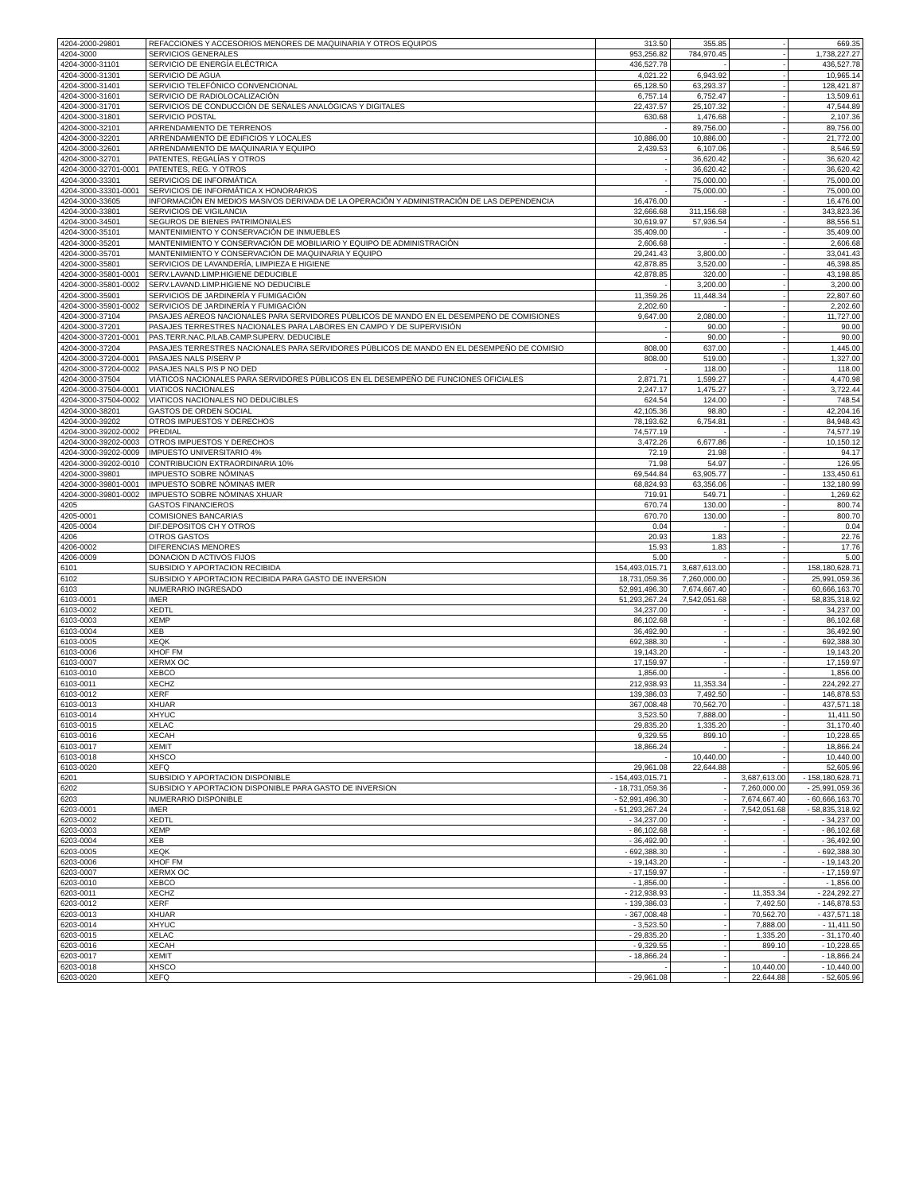| 4204-2000-29801 | REFACCIONES Y ACCESORIOS MENORES DE MAQUINARIA Y OTROS EQUIPOS | 313.50 | 355.85 | - | 669.35 |
| 4204-3000 | SERVICIOS GENERALES | 953,256.82 | 784,970.45 | - | 1,738,227.27 |
| 4204-3000-31101 | SERVICIO DE ENERGÍA ELÉCTRICA | 436,527.78 | - | - | 436,527.78 |
| 4204-3000-31301 | SERVICIO DE AGUA | 4,021.22 | 6,943.92 | - | 10,965.14 |
| 4204-3000-31401 | SERVICIO TELEFÓNICO CONVENCIONAL | 65,128.50 | 63,293.37 | - | 128,421.87 |
| 4204-3000-31601 | SERVICIO DE RADIOLOCALIZACIÓN | 6,757.14 | 6,752.47 | - | 13,509.61 |
| 4204-3000-31701 | SERVICIOS DE CONDUCCIÓN DE SEÑALES ANALÓGICAS Y DIGITALES | 22,437.57 | 25,107.32 | - | 47,544.89 |
| 4204-3000-31801 | SERVICIO POSTAL | 630.68 | 1,476.68 | - | 2,107.36 |
| 4204-3000-32101 | ARRENDAMIENTO DE TERRENOS | - | 89,756.00 | - | 89,756.00 |
| 4204-3000-32201 | ARRENDAMIENTO DE EDIFICIOS Y LOCALES | 10,886.00 | 10,886.00 | - | 21,772.00 |
| 4204-3000-32601 | ARRENDAMIENTO DE MAQUINARIA Y EQUIPO | 2,439.53 | 6,107.06 | - | 8,546.59 |
| 4204-3000-32701 | PATENTES, REGALÍAS Y OTROS | - | 36,620.42 | - | 36,620.42 |
| 4204-3000-32701-0001 | PATENTES, REG. Y OTROS | - | 36,620.42 | - | 36,620.42 |
| 4204-3000-33301 | SERVICIOS DE INFORMÁTICA | - | 75,000.00 | - | 75,000.00 |
| 4204-3000-33301-0001 | SERVICIOS DE INFORMÁTICA X HONORARIOS | - | 75,000.00 | - | 75,000.00 |
| 4204-3000-33605 | INFORMACIÓN EN MEDIOS MASIVOS DERIVADA DE LA OPERACIÓN Y ADMINISTRACIÓN DE LAS DEPENDENCIA | 16,476.00 | - | - | 16,476.00 |
| 4204-3000-33801 | SERVICIOS DE VIGILANCIA | 32,666.68 | 311,156.68 | - | 343,823.36 |
| 4204-3000-34501 | SEGUROS DE BIENES PATRIMONIALES | 30,619.97 | 57,936.54 | - | 88,556.51 |
| 4204-3000-35101 | MANTENIMIENTO Y CONSERVACIÓN DE INMUEBLES | 35,409.00 | - | - | 35,409.00 |
| 4204-3000-35201 | MANTENIMIENTO Y CONSERVACIÓN DE MOBILIARIO Y EQUIPO DE ADMINISTRACIÓN | 2,606.68 | - | - | 2,606.68 |
| 4204-3000-35701 | MANTENIMIENTO Y CONSERVACIÓN DE MAQUINARIA Y EQUIPO | 29,241.43 | 3,800.00 | - | 33,041.43 |
| 4204-3000-35801 | SERVICIOS DE LAVANDERÍA, LIMPIEZA E HIGIENE | 42,878.85 | 3,520.00 | - | 46,398.85 |
| 4204-3000-35801-0001 | SERV.LAVAND.LIMP.HIGIENE DEDUCIBLE | 42,878.85 | 320.00 | - | 43,198.85 |
| 4204-3000-35801-0002 | SERV.LAVAND.LIMP.HIGIENE NO DEDUCIBLE | - | 3,200.00 | - | 3,200.00 |
| 4204-3000-35901 | SERVICIOS DE JARDINERÍA Y FUMIGACIÓN | 11,359.26 | 11,448.34 | - | 22,807.60 |
| 4204-3000-35901-0002 | SERVICIOS DE JARDINERÍA Y FUMIGACIÓN | 2,202.60 | - | - | 2,202.60 |
| 4204-3000-37104 | PASAJES AÉREOS NACIONALES PARA SERVIDORES PÚBLICOS DE MANDO EN EL DESEMPEÑO DE COMISIONES | 9,647.00 | 2,080.00 | - | 11,727.00 |
| 4204-3000-37201 | PASAJES TERRESTRES NACIONALES PARA LABORES EN CAMPO Y DE SUPERVISIÓN | - | 90.00 | - | 90.00 |
| 4204-3000-37201-0001 | PAS.TERR.NAC.P/LAB.CAMP.SUPERV. DEDUCIBLE | - | 90.00 | - | 90.00 |
| 4204-3000-37204 | PASAJES TERRESTRES NACIONALES PARA SERVIDORES PÚBLICOS DE MANDO EN EL DESEMPEÑO DE COMISIO | 808.00 | 637.00 | - | 1,445.00 |
| 4204-3000-37204-0001 | PASAJES NALS P/SERV P | 808.00 | 519.00 | - | 1,327.00 |
| 4204-3000-37204-0002 | PASAJES NALS P/S P NO DED | - | 118.00 | - | 118.00 |
| 4204-3000-37504 | VIÁTICOS NACIONALES PARA SERVIDORES PÚBLICOS EN EL DESEMPEÑO DE FUNCIONES OFICIALES | 2,871.71 | 1,599.27 | - | 4,470.98 |
| 4204-3000-37504-0001 | VIATICOS NACIONALES | 2,247.17 | 1,475.27 | - | 3,722.44 |
| 4204-3000-37504-0002 | VIATICOS NACIONALES NO DEDUCIBLES | 624.54 | 124.00 | - | 748.54 |
| 4204-3000-38201 | GASTOS DE ORDEN SOCIAL | 42,105.36 | 98.80 | - | 42,204.16 |
| 4204-3000-39202 | OTROS IMPUESTOS Y DERECHOS | 78,193.62 | 6,754.81 | - | 84,948.43 |
| 4204-3000-39202-0002 | PREDIAL | 74,577.19 | - | - | 74,577.19 |
| 4204-3000-39202-0003 | OTROS IMPUESTOS Y DERECHOS | 3,472.26 | 6,677.86 | - | 10,150.12 |
| 4204-3000-39202-0009 | IMPUESTO UNIVERSITARIO 4% | 72.19 | 21.98 | - | 94.17 |
| 4204-3000-39202-0010 | CONTRIBUCION EXTRAORDINARIA 10% | 71.98 | 54.97 | - | 126.95 |
| 4204-3000-39801 | IMPUESTO SOBRE NÓMINAS | 69,544.84 | 63,905.77 | - | 133,450.61 |
| 4204-3000-39801-0001 | IMPUESTO SOBRE NÓMINAS IMER | 68,824.93 | 63,356.06 | - | 132,180.99 |
| 4204-3000-39801-0002 | IMPUESTO SOBRE NÓMINAS XHUAR | 719.91 | 549.71 | - | 1,269.62 |
| 4205 | GASTOS FINANCIEROS | 670.74 | 130.00 | - | 800.74 |
| 4205-0001 | COMISIONES BANCARIAS | 670.70 | 130.00 | - | 800.70 |
| 4205-0004 | DIF.DEPOSITOS CH Y OTROS | 0.04 | - | - | 0.04 |
| 4206 | OTROS GASTOS | 20.93 | 1.83 | - | 22.76 |
| 4206-0002 | DIFERENCIAS MENORES | 15.93 | 1.83 | - | 17.76 |
| 4206-0009 | DONACION D ACTIVOS FIJOS | 5.00 | - | - | 5.00 |
| 6101 | SUBSIDIO Y APORTACION RECIBIDA | 154,493,015.71 | 3,687,613.00 | - | 158,180,628.71 |
| 6102 | SUBSIDIO Y APORTACION RECIBIDA PARA GASTO DE INVERSION | 18,731,059.36 | 7,260,000.00 | - | 25,991,059.36 |
| 6103 | NUMERARIO INGRESADO | 52,991,496.30 | 7,674,667.40 | - | 60,666,163.70 |
| 6103-0001 | IMER | 51,293,267.24 | 7,542,051.68 | - | 58,835,318.92 |
| 6103-0002 | XEDTL | 34,237.00 | - | - | 34,237.00 |
| 6103-0003 | XEMP | 86,102.68 | - | - | 86,102.68 |
| 6103-0004 | XEB | 36,492.90 | - | - | 36,492.90 |
| 6103-0005 | XEQK | 692,388.30 | - | - | 692,388.30 |
| 6103-0006 | XHOF FM | 19,143.20 | - | - | 19,143.20 |
| 6103-0007 | XERMX OC | 17,159.97 | - | - | 17,159.97 |
| 6103-0010 | XEBCO | 1,856.00 | - | - | 1,856.00 |
| 6103-0011 | XECHZ | 212,938.93 | 11,353.34 | - | 224,292.27 |
| 6103-0012 | XERF | 139,386.03 | 7,492.50 | - | 146,878.53 |
| 6103-0013 | XHUAR | 367,008.48 | 70,562.70 | - | 437,571.18 |
| 6103-0014 | XHYUC | 3,523.50 | 7,888.00 | - | 11,411.50 |
| 6103-0015 | XELAC | 29,835.20 | 1,335.20 | - | 31,170.40 |
| 6103-0016 | XECAH | 9,329.55 | 899.10 | - | 10,228.65 |
| 6103-0017 | XEMIT | 18,866.24 | - | - | 18,866.24 |
| 6103-0018 | XHSCO | - | 10,440.00 | - | 10,440.00 |
| 6103-0020 | XEFQ | 29,961.08 | 22,644.88 | - | 52,605.96 |
| 6201 | SUBSIDIO Y APORTACION DISPONIBLE | - 154,493,015.71 | - | 3,687,613.00 | - 158,180,628.71 |
| 6202 | SUBSIDIO Y APORTACION DISPONIBLE PARA GASTO DE INVERSION | - 18,731,059.36 | - | 7,260,000.00 | - 25,991,059.36 |
| 6203 | NUMERARIO DISPONIBLE | - 52,991,496.30 | - | 7,674,667.40 | - 60,666,163.70 |
| 6203-0001 | IMER | - 51,293,267.24 | - | 7,542,051.68 | - 58,835,318.92 |
| 6203-0002 | XEDTL | - 34,237.00 | - | - | - 34,237.00 |
| 6203-0003 | XEMP | - 86,102.68 | - | - | - 86,102.68 |
| 6203-0004 | XEB | - 36,492.90 | - | - | - 36,492.90 |
| 6203-0005 | XEQK | - 692,388.30 | - | - | - 692,388.30 |
| 6203-0006 | XHOF FM | - 19,143.20 | - | - | - 19,143.20 |
| 6203-0007 | XERMX OC | - 17,159.97 | - | - | - 17,159.97 |
| 6203-0010 | XEBCO | - 1,856.00 | - | - | - 1,856.00 |
| 6203-0011 | XECHZ | - 212,938.93 | - | 11,353.34 | - 224,292.27 |
| 6203-0012 | XERF | - 139,386.03 | - | 7,492.50 | - 146,878.53 |
| 6203-0013 | XHUAR | - 367,008.48 | - | 70,562.70 | - 437,571.18 |
| 6203-0014 | XHYUC | - 3,523.50 | - | 7,888.00 | - 11,411.50 |
| 6203-0015 | XELAC | - 29,835.20 | - | 1,335.20 | - 31,170.40 |
| 6203-0016 | XECAH | - 9,329.55 | - | 899.10 | - 10,228.65 |
| 6203-0017 | XEMIT | - 18,866.24 | - | - | - 18,866.24 |
| 6203-0018 | XHSCO | - | - | 10,440.00 | - 10,440.00 |
| 6203-0020 | XEFQ | - 29,961.08 | - | 22,644.88 | - 52,605.96 |